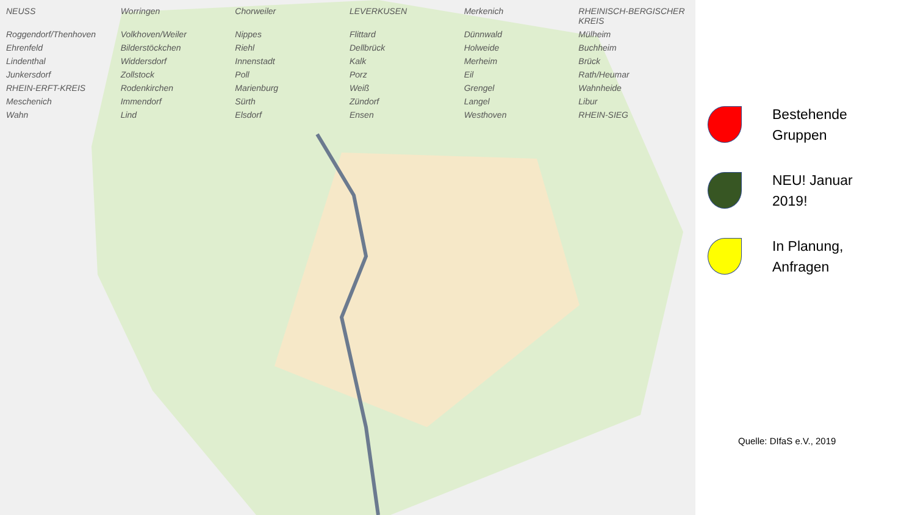NEUSS Worringen Chorweiler LEVERKUSEN Merkenich RHEINISCH-BERGISCHER KREIS Roggendorf/Thenhoven Volkhoven/Weiler Nippes Flittard Dünnwald Mülheim Ehrenfeld Bilderstöckchen Riehl Dellbrück Holweide Buchheim Lindenthal Widdersdorf Innenstadt Kalk Merheim Brück Junkersdorf Zollstock Poll Porz Eil Rath/Heumar RHEIN-ERFT-KREIS Rodenkirchen Marienburg Weiß Grengel Wahnheide Meschenich Immendorf Sürth Zündorf Langel Libur Wahn Lind Elsdorf Ensen Westhoven RHEIN-SIEG
Bestehende
Gruppen
NEU! Januar
2019!
In Planung,
Anfragen
Quelle: DIfaS e.V., 2019